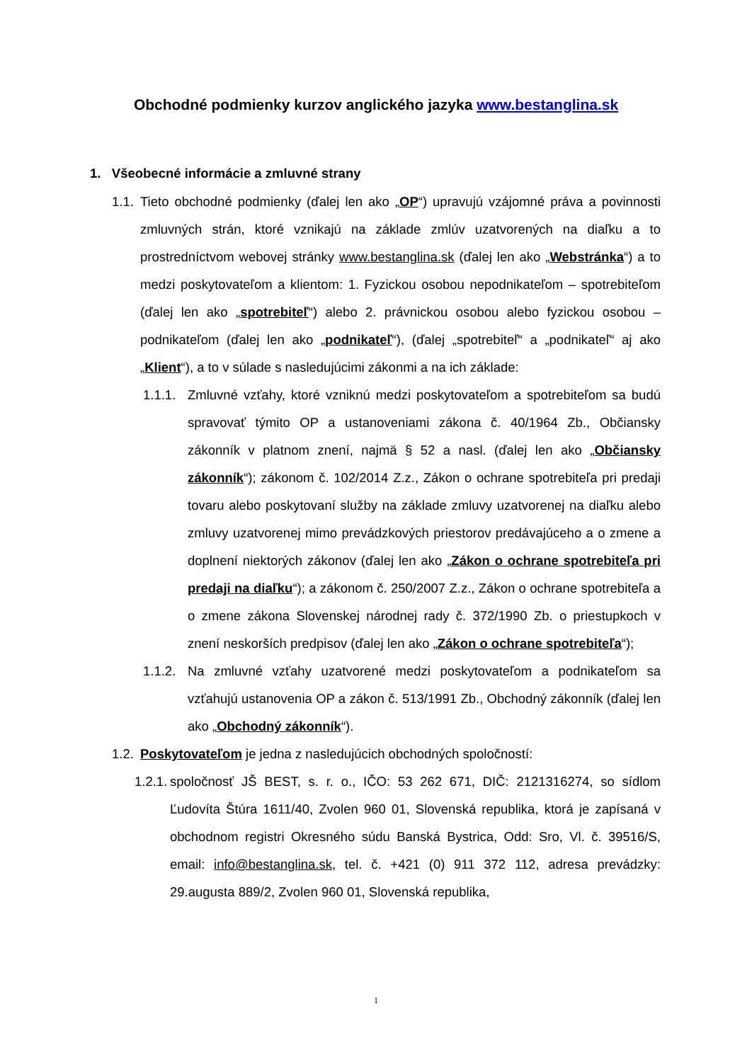Obchodné podmienky kurzov anglického jazyka www.bestanglina.sk
1. Všeobecné informácie a zmluvné strany
1.1. Tieto obchodné podmienky (ďalej len ako „OP“) upravujú vzájomné práva a povinnosti zmluvných strán, ktoré vznikajú na základe zmlúv uzatvorených na diaľku a to prostredníctvom webovej stránky www.bestanglina.sk (ďalej len ako „Webstránka“) a to medzi poskytovateľom a klientom: 1. Fyzickou osobou nepodnikateľom – spotrebiteľom (ďalej len ako „spotrebiteľ“) alebo 2. právnickou osobou alebo fyzickou osobou – podnikateľom (ďalej len ako „podnikateľ“), (ďalej „spotrebiteľ“ a „podnikateľ“ aj ako „Klient“), a to v súlade s nasledujúcimi zákonmi a na ich základe:
1.1.1. Zmluvné vzťahy, ktoré vzniknú medzi poskytovateľom a spotrebiteľom sa budú spravovať týmito OP a ustanoveniami zákona č. 40/1964 Zb., Občiansky zákonník v platnom znení, najmä § 52 a nasl. (ďalej len ako „Občiansky zákonník“); zákonom č. 102/2014 Z.z., Zákon o ochrane spotrebiteľa pri predaji tovaru alebo poskytovaní služby na základe zmluvy uzatvorenej na diaľku alebo zmluvy uzatvorenej mimo prevádzkových priestorov predávajúceho a o zmene a doplnení niektorých zákonov (ďalej len ako „Zákon o ochrane spotrebiteľa pri predaji na diaľku“); a zákonom č. 250/2007 Z.z., Zákon o ochrane spotrebiteľa a o zmene zákona Slovenskej národnej rady č. 372/1990 Zb. o priestupkoch v znení neskorších predpisov (ďalej len ako „Zákon o ochrane spotrebiteľa“);
1.1.2. Na zmluvné vzťahy uzatvorené medzi poskytovateľom a podnikateľom sa vzťahujú ustanovenia OP a zákon č. 513/1991 Zb., Obchodný zákonník (ďalej len ako „Obchodný zákonník“).
1.2. Poskytovateľom je jedna z nasledujúcich obchodných spoločností:
1.2.1. spoločnosť JŠ BEST, s. r. o., IČO: 53 262 671, DIČ: 2121316274, so sídlom Ľudovíta Štúra 1611/40, Zvolen 960 01, Slovenská republika, ktorá je zapísaná v obchodnom registri Okresného súdu Banská Bystrica, Odd: Sro, Vl. č. 39516/S, email: info@bestanglina.sk, tel. č. +421 (0) 911 372 112, adresa prevádzky: 29.augusta 889/2, Zvolen 960 01, Slovenská republika,
1